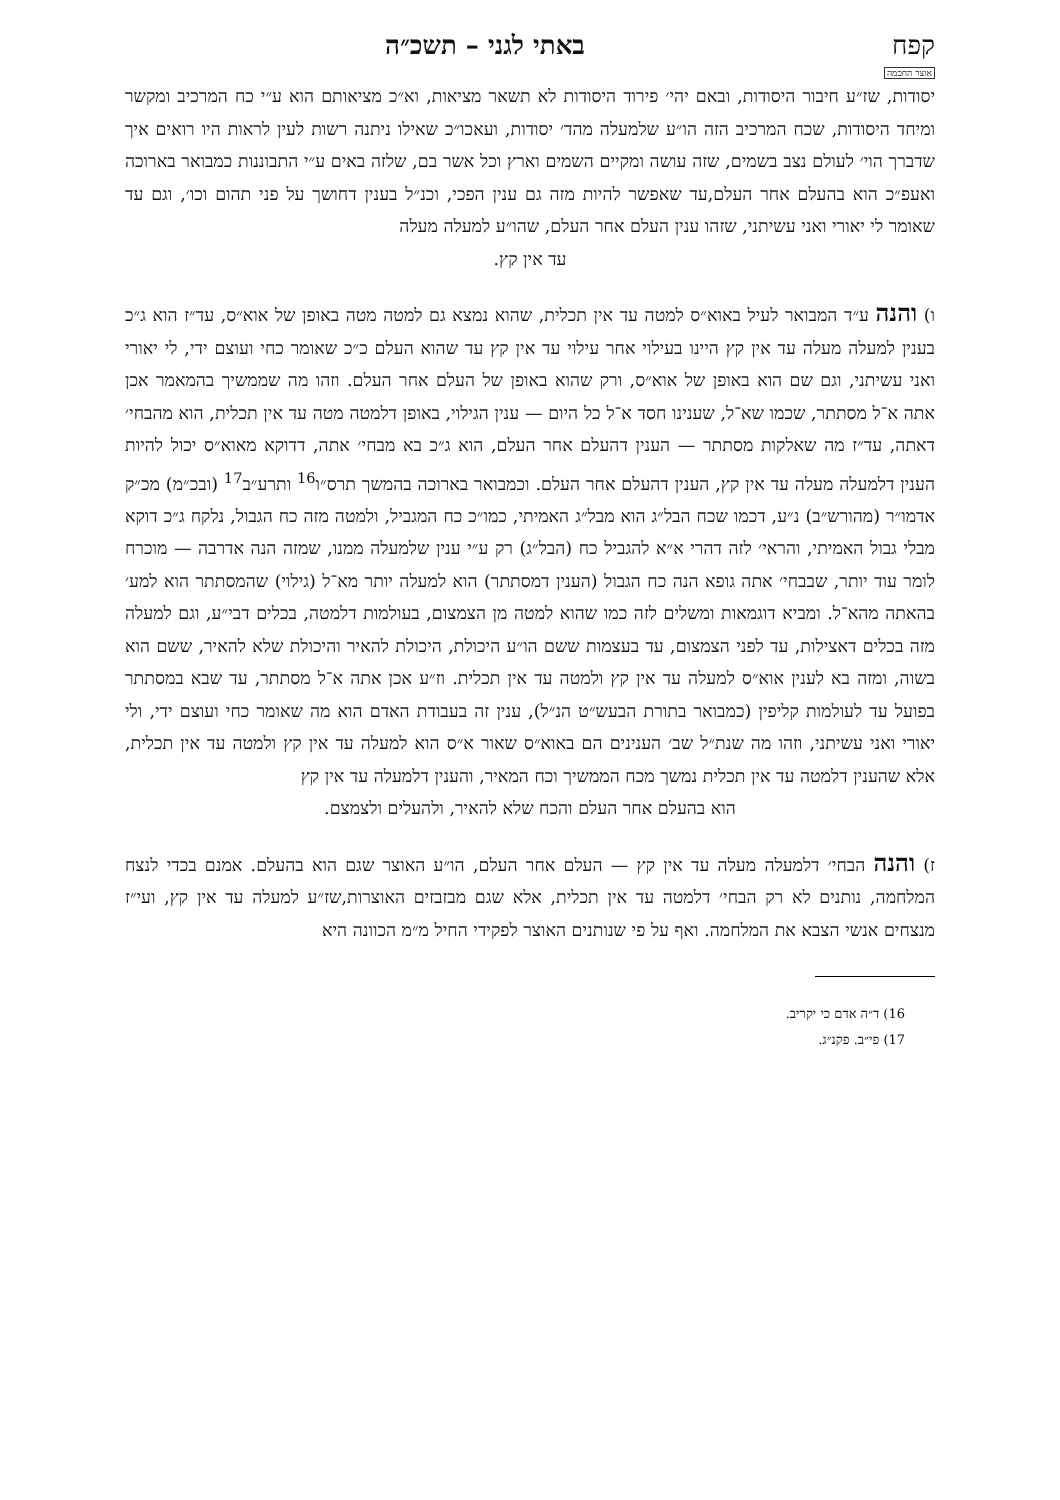קפח באתי לגני – תשכ״ה
אוצר החכמה
יסודות, שז״ע חיבור היסודות, ובאם יהי׳ פירוד היסודות לא תשאר מציאות, וא״כ מציאותם הוא ע״י כח המרכיב ומקשר ומיחד היסודות, שכח המרכיב הזה הו״ע שלמעלה מהד׳ יסודות, ועאכו״כ שאילו ניתנה רשות לעין לראות היו רואים איך שדברך הוי׳ לעולם נצב בשמים, שזה עושה ומקיים השמים וארץ וכל אשר בם, שלזה באים ע״י התבוננות כמבואר בארוכה ואעפ״כ הוא בהעלם אחר העלם,עד שאפשר להיות מזה גם ענין הפכי, וכנ״ל בענין דחושך על פני תהום וכו׳, וגם עד שאומר לי יאורי ואני עשיתני, שזהו ענין העלם אחר העלם, שהו״ע למעלה מעלה
עד אין קץ.
ו) והנה ע״ד המבואר לעיל באוא״ס למטה עד אין תכלית, שהוא נמצא גם למטה מטה באופן של אוא״ס, עד״ז הוא ג״כ בענין למעלה מעלה עד אין קץ היינו בעילוי אחר עילוי עד אין קץ עד שהוא העלם כ״כ שאומר כחי ועוצם ידי, לי יאורי ואני עשיתני, וגם שם הוא באופן של אוא״ס, ורק שהוא באופן של העלם אחר העלם. וזהו מה שממשיך בהמאמר אכן אתה א־ל מסתתר, שכמו שא־ל, שענינו חסד א־ל כל היום — ענין הגילוי, באופן דלמטה מטה עד אין תכלית, הוא מהבחי׳ דאתה, עד״ז מה שאלקות מסתתר — הענין דהעלם אחר העלם, הוא ג״כ בא מבחי׳ אתה, דדוקא מאוא״ס יכול להיות הענין דלמעלה מעלה עד אין קץ, הענין דהעלם אחר העלם. וכמבואר בארוכה בהמשך תרס״ו<sup>16</sup> ותרע״ב<sup>17</sup> (ובכ״מ) מכ״ק אדמו״ר (מהורש״ב) נ״ע, דכמו שכח הבל״ג הוא מבל״ג האמיתי, כמו״כ כח המגביל, ולמטה מזה כח הגבול, נלקח ג״כ דוקא מבלי גבול האמיתי, והראי׳ לזה דהרי א״א להגביל כח (הבל״ג) רק ע״י ענין שלמעלה ממנו, שמזה הנה אדרבה — מוכרח לומר עוד יותר, שבבחי׳ אתה גופא הנה כח הגבול (הענין דמסתתר) הוא למעלה יותר מא־ל (גילוי) שהמסתתר הוא למע׳ בהאתה מהא־ל. ומביא דוגמאות ומשלים לזה כמו שהוא למטה מן הצמצום, בעולמות דלמטה, בכלים דבי״ע, וגם למעלה מזה בכלים דאצילות, עד לפני הצמצום, עד בעצמות ששם הו״ע היכולת, היכולת להאיר והיכולת שלא להאיר, ששם הוא בשוה, ומזה בא לענין אוא״ס למעלה עד אין קץ ולמטה עד אין תכלית. וז״ע אכן אתה א־ל מסתתר, עד שבא במסתתר בפועל עד לעולמות קליפין (כמבואר בתורת הבעש״ט הנ״ל), ענין זה בעבודת האדם הוא מה שאומר כחי ועוצם ידי, ולי יאורי ואני עשיתני, וזהו מה שנת״ל שב׳ הענינים הם באוא״ס שאור א״ס הוא למעלה עד אין קץ ולמטה עד אין תכלית, אלא שהענין דלמטה עד אין תכלית נמשך מכח הממשיך וכח המאיר, והענין דלמעלה עד אין קץ
הוא בהעלם אחר העלם והכח שלא להאיר, ולהעלים ולצמצם.
ז) והנה הבחי׳ דלמעלה מעלה עד אין קץ — העלם אחר העלם, הו״ע האוצר שגם הוא בהעלם. אמנם בכדי לנצח המלחמה, נותנים לא רק הבחי׳ דלמטה עד אין תכלית, אלא שגם מבזבזים האוצרות,שז״ע למעלה עד אין קץ, ועי״ז מנצחים אנשי הצבא את המלחמה. ואף על פי שנותנים האוצר לפקידי החיל מ״מ הכוונה היא
16) ד״ה אדם כי יקריב.
17) פי״ב. פקנ״ג.